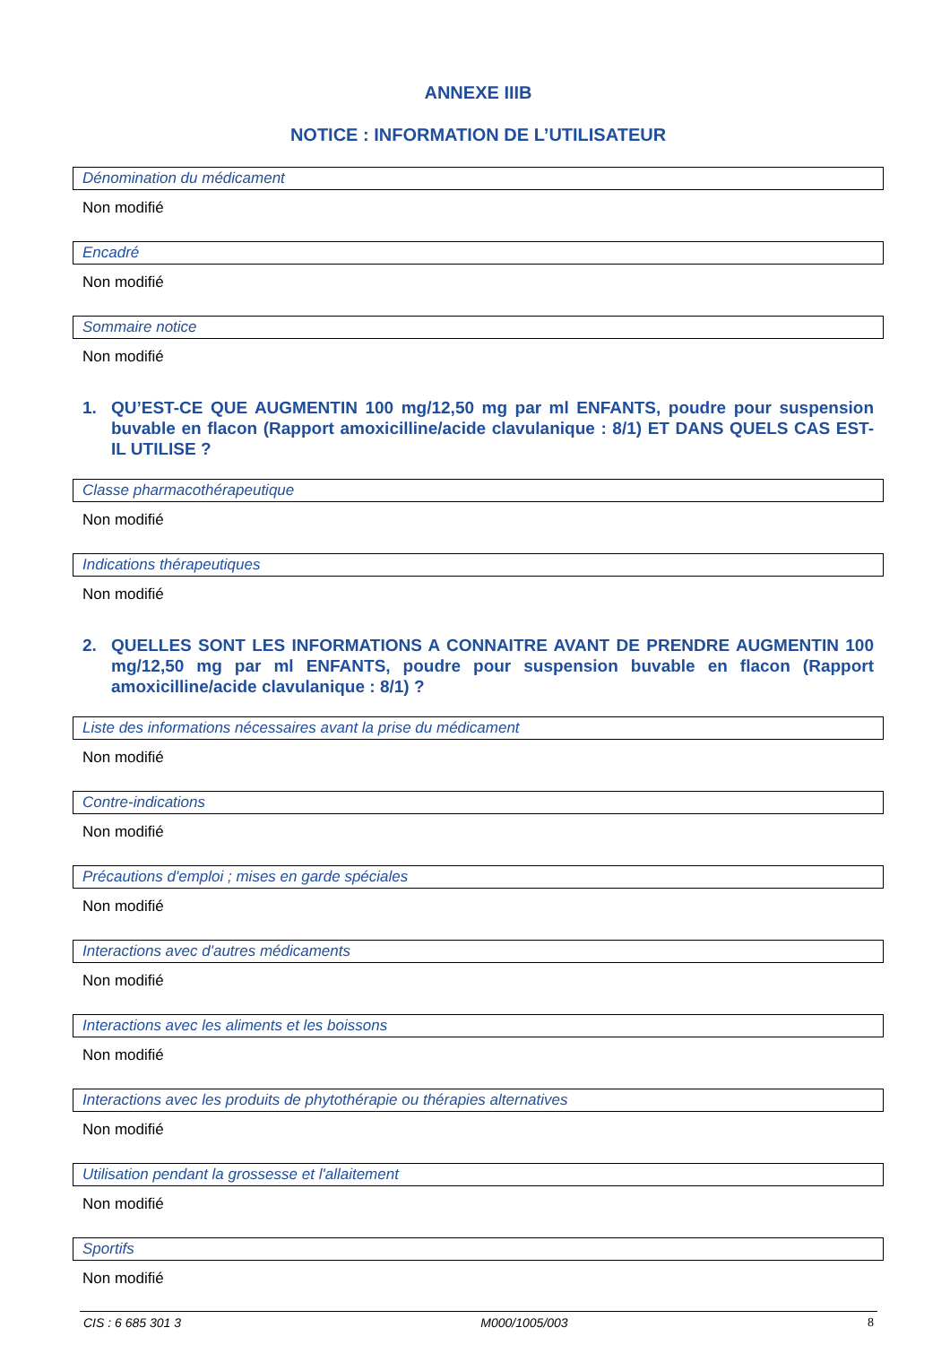ANNEXE IIIB
NOTICE : INFORMATION DE L’UTILISATEUR
Dénomination du médicament
Non modifié
Encadré
Non modifié
Sommaire notice
Non modifié
1. QU’EST-CE QUE AUGMENTIN 100 mg/12,50 mg par ml ENFANTS, poudre pour suspension buvable en flacon (Rapport amoxicilline/acide clavulanique : 8/1) ET DANS QUELS CAS EST-IL UTILISE ?
Classe pharmacothérapeutique
Non modifié
Indications thérapeutiques
Non modifié
2. QUELLES SONT LES INFORMATIONS A CONNAITRE AVANT DE PRENDRE AUGMENTIN 100 mg/12,50 mg par ml ENFANTS, poudre pour suspension buvable en flacon (Rapport amoxicilline/acide clavulanique : 8/1) ?
Liste des informations nécessaires avant la prise du médicament
Non modifié
Contre-indications
Non modifié
Précautions d'emploi ; mises en garde spéciales
Non modifié
Interactions avec d'autres médicaments
Non modifié
Interactions avec les aliments et les boissons
Non modifié
Interactions avec les produits de phytothérapie ou thérapies alternatives
Non modifié
Utilisation pendant la grossesse et l'allaitement
Non modifié
Sportifs
Non modifié
CIS : 6 685 301 3 M000/1005/003 8